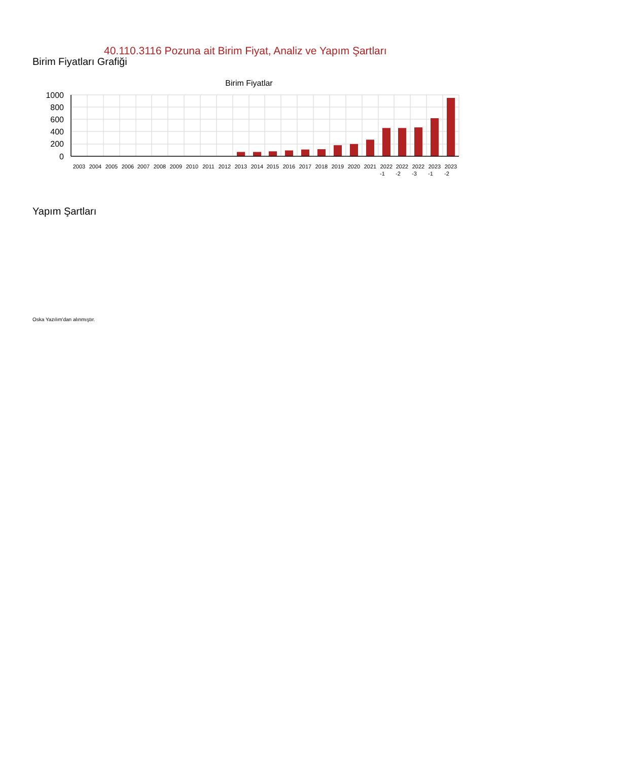40.110.3116 Pozuna ait Birim Fiyat, Analiz ve Yapım Şartları
Birim Fiyatları Grafiği
Birim Fiyatlar
1000
800
600
400
200
0
2003
2004
2005
2006
2007
2008
2009
2010
2011
2012
2013
2014
2015
2016
2017
2018
2019
2020
2021
2022
-1
2022
-2
2022
-3
2023
-1
2023
-2
Yapım Şartları
Oska Yazılım'dan alınmıştır.